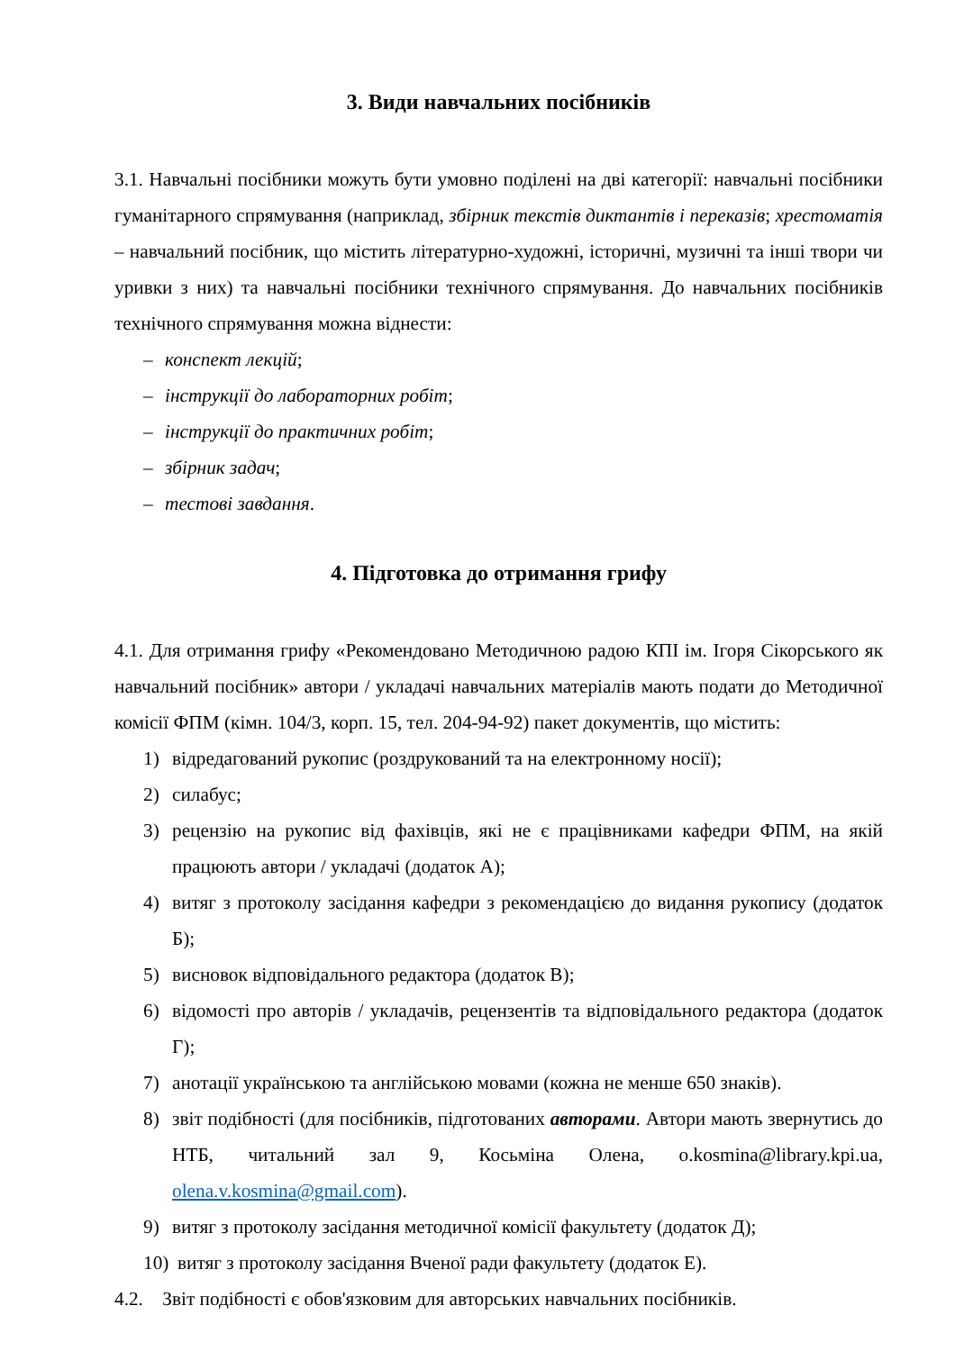3. Види навчальних посібників
3.1. Навчальні посібники можуть бути умовно поділені на дві категорії: навчальні посібники гуманітарного спрямування (наприклад, збірник текстів диктантів і переказів; хрестоматія – навчальний посібник, що містить літературно-художні, історичні, музичні та інші твори чи уривки з них) та навчальні посібники технічного спрямування. До навчальних посібників технічного спрямування можна віднести:
– конспект лекцій;
– інструкції до лабораторних робіт;
– інструкції до практичних робіт;
– збірник задач;
– тестові завдання.
4. Підготовка до отримання грифу
4.1. Для отримання грифу «Рекомендовано Методичною радою КПІ ім. Ігоря Сікорського як навчальний посібник» автори / укладачі навчальних матеріалів мають подати до Методичної комісії ФПМ (кімн. 104/3, корп. 15, тел. 204-94-92) пакет документів, що містить:
1) відредагований рукопис (роздрукований та на електронному носії);
2) силабус;
3) рецензію на рукопис від фахівців, які не є працівниками кафедри ФПМ, на якій працюють автори / укладачі (додаток А);
4) витяг з протоколу засідання кафедри з рекомендацією до видання рукопису (додаток Б);
5) висновок відповідального редактора (додаток В);
6) відомості про авторів / укладачів, рецензентів та відповідального редактора (додаток Г);
7) анотації українською та англійською мовами (кожна не менше 650 знаків).
8) звіт подібності (для посібників, підготованих авторами. Автори мають звернутись до НТБ, читальний зал 9, Косьміна Олена, o.kosmina@library.kpi.ua, olena.v.kosmina@gmail.com).
9) витяг з протоколу засідання методичної комісії факультету (додаток Д);
10) витяг з протоколу засідання Вченої ради факультету (додаток Е).
4.2. Звіт подібності є обов'язковим для авторських навчальних посібників.